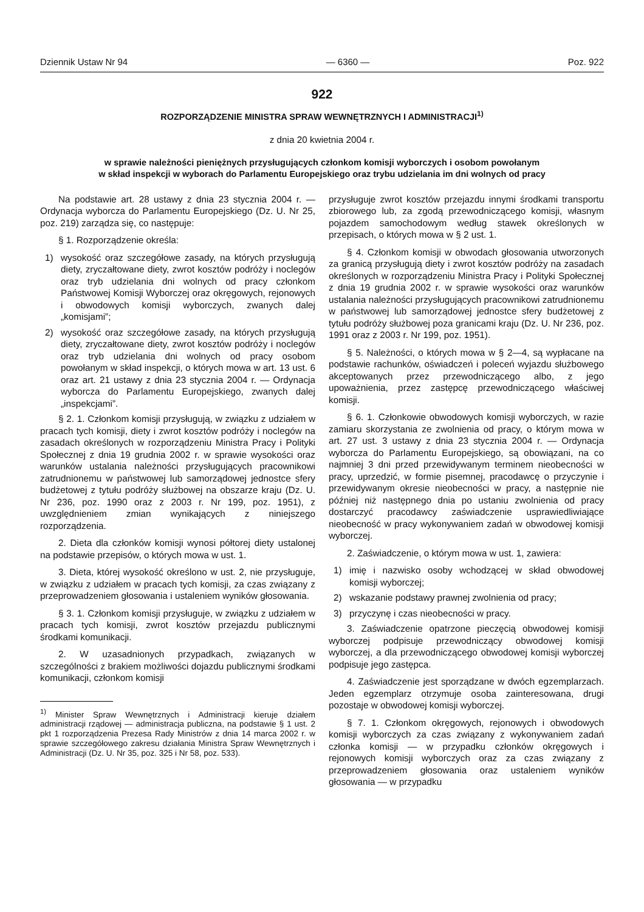Dziennik Ustaw Nr 94 — 6360 — Poz. 922
922
ROZPORZĄDZENIE MINISTRA SPRAW WEWNĘTRZNYCH I ADMINISTRACJI<sup>1)</sup>
z dnia 20 kwietnia 2004 r.
w sprawie należności pieniężnych przysługujących członkom komisji wyborczych i osobom powołanym
w skład inspekcji w wyborach do Parlamentu Europejskiego oraz trybu udzielania im dni wolnych od pracy
Na podstawie art. 28 ustawy z dnia 23 stycznia 2004 r. — Ordynacja wyborcza do Parlamentu Europejskiego (Dz. U. Nr 25, poz. 219) zarządza się, co następuje:
§ 1. Rozporządzenie określa:
1) wysokość oraz szczegółowe zasady, na których przysługują diety, zryczałtowane diety, zwrot kosztów podróży i noclegów oraz tryb udzielania dni wolnych od pracy członkom Państwowej Komisji Wyborczej oraz okręgowych, rejonowych i obwodowych komisji wyborczych, zwanych dalej „komisjami”;
2) wysokość oraz szczegółowe zasady, na których przysługują diety, zryczałtowane diety, zwrot kosztów podróży i noclegów oraz tryb udzielania dni wolnych od pracy osobom powołanym w skład inspekcji, o których mowa w art. 13 ust. 6 oraz art. 21 ustawy z dnia 23 stycznia 2004 r. — Ordynacja wyborcza do Parlamentu Europejskiego, zwanych dalej „inspekcjami”.
§ 2. 1. Członkom komisji przysługują, w związku z udziałem w pracach tych komisji, diety i zwrot kosztów podróży i noclegów na zasadach określonych w rozporządzeniu Ministra Pracy i Polityki Społecznej z dnia 19 grudnia 2002 r. w sprawie wysokości oraz warunków ustalania należności przysługujących pracownikowi zatrudnionemu w państwowej lub samorządowej jednostce sfery budżetowej z tytułu podróży służbowej na obszarze kraju (Dz. U. Nr 236, poz. 1990 oraz z 2003 r. Nr 199, poz. 1951), z uwzględnieniem zmian wynikających z niniejszego rozporządzenia.
2. Dieta dla członków komisji wynosi półtorej diety ustalonej na podstawie przepisów, o których mowa w ust. 1.
3. Dieta, której wysokość określono w ust. 2, nie przysługuje, w związku z udziałem w pracach tych komisji, za czas związany z przeprowadzeniem głosowania i ustaleniem wyników głosowania.
§ 3. 1. Członkom komisji przysługuje, w związku z udziałem w pracach tych komisji, zwrot kosztów przejazdu publicznymi środkami komunikacji.
2. W uzasadnionych przypadkach, związanych w szczególności z brakiem możliwości dojazdu publicznymi środkami komunikacji, członkom komisji
<sup>1)</sup> Minister Spraw Wewnętrznych i Administracji kieruje działem administracji rządowej — administracja publiczna, na podstawie § 1 ust. 2 pkt 1 rozporządzenia Prezesa Rady Ministrów z dnia 14 marca 2002 r. w sprawie szczegółowego zakresu działania Ministra Spraw Wewnętrznych i Administracji (Dz. U. Nr 35, poz. 325 i Nr 58, poz. 533).
przysługuje zwrot kosztów przejazdu innymi środkami transportu zbiorowego lub, za zgodą przewodniczącego komisji, własnym pojazdem samochodowym według stawek określonych w przepisach, o których mowa w § 2 ust. 1.
§ 4. Członkom komisji w obwodach głosowania utworzonych za granicą przysługują diety i zwrot kosztów podróży na zasadach określonych w rozporządzeniu Ministra Pracy i Polityki Społecznej z dnia 19 grudnia 2002 r. w sprawie wysokości oraz warunków ustalania należności przysługujących pracownikowi zatrudnionemu w państwowej lub samorządowej jednostce sfery budżetowej z tytułu podróży służbowej poza granicami kraju (Dz. U. Nr 236, poz. 1991 oraz z 2003 r. Nr 199, poz. 1951).
§ 5. Należności, o których mowa w § 2—4, są wypłacane na podstawie rachunków, oświadczeń i poleceń wyjazdu służbowego akceptowanych przez przewodniczącego albo, z jego upoważnienia, przez zastępcę przewodniczącego właściwej komisji.
§ 6. 1. Członkowie obwodowych komisji wyborczych, w razie zamiaru skorzystania ze zwolnienia od pracy, o którym mowa w art. 27 ust. 3 ustawy z dnia 23 stycznia 2004 r. — Ordynacja wyborcza do Parlamentu Europejskiego, są obowiązani, na co najmniej 3 dni przed przewidywanym terminem nieobecności w pracy, uprzedzić, w formie pisemnej, pracodawcę o przyczynie i przewidywanym okresie nieobecności w pracy, a następnie nie później niż następnego dnia po ustaniu zwolnienia od pracy dostarczyć pracodawcy zaświadczenie usprawiedliwiające nieobecność w pracy wykonywaniem zadań w obwodowej komisji wyborczej.
2. Zaświadczenie, o którym mowa w ust. 1, zawiera:
1) imię i nazwisko osoby wchodzącej w skład obwodowej komisji wyborczej;
2) wskazanie podstawy prawnej zwolnienia od pracy;
3) przyczynę i czas nieobecności w pracy.
3. Zaświadczenie opatrzone pieczęcią obwodowej komisji wyborczej podpisuje przewodniczący obwodowej komisji wyborczej, a dla przewodniczącego obwodowej komisji wyborczej podpisuje jego zastępca.
4. Zaświadczenie jest sporządzane w dwóch egzemplarzach. Jeden egzemplarz otrzymuje osoba zainteresowana, drugi pozostaje w obwodowej komisji wyborczej.
§ 7. 1. Członkom okręgowych, rejonowych i obwodowych komisji wyborczych za czas związany z wykonywaniem zadań członka komisji — w przypadku członków okręgowych i rejonowych komisji wyborczych oraz za czas związany z przeprowadzeniem głosowania oraz ustaleniem wyników głosowania — w przypadku